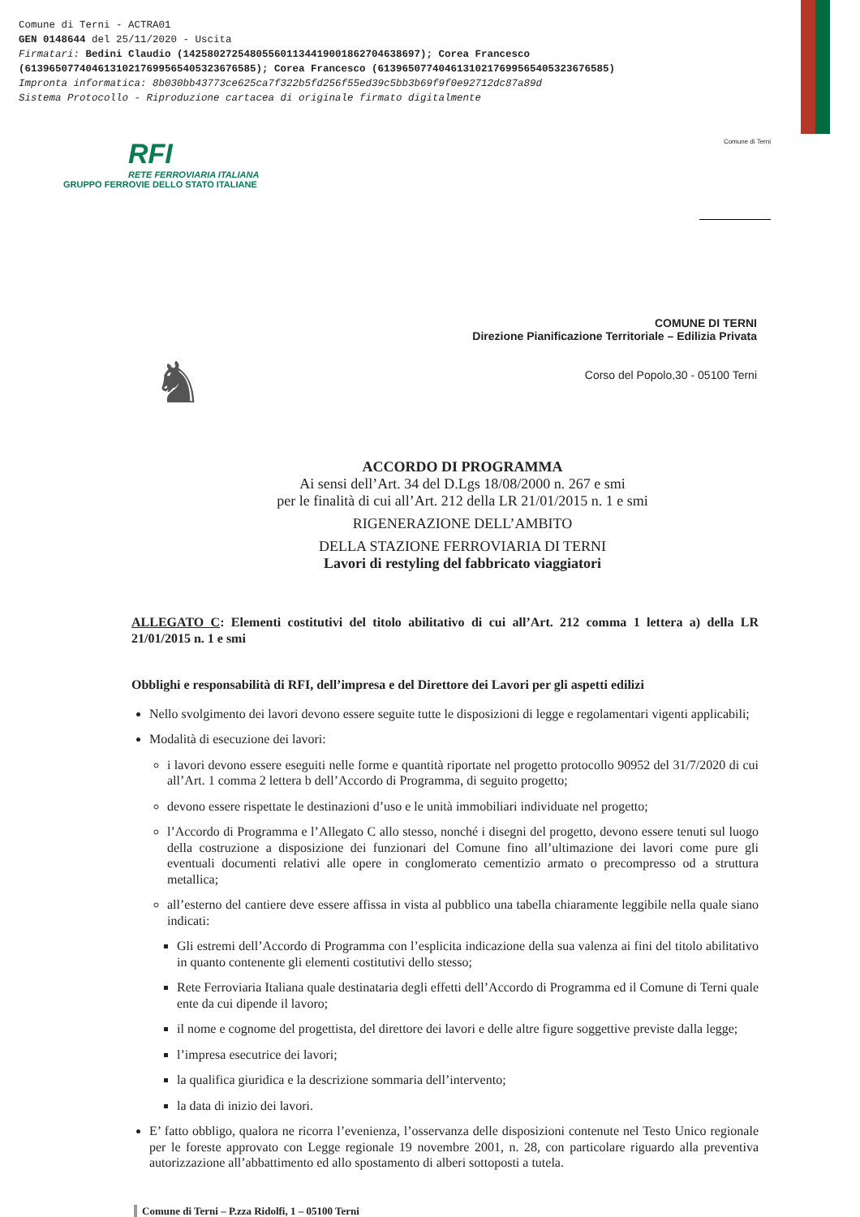Comune di Terni - ACTRA01
GEN 0148644 del 25/11/2020 - Uscita
Firmatari: Bedini Claudio (142580272548055601134419001862704638697); Corea Francesco
(61396507740461310217699565405323676585); Corea Francesco (61396507740461310217699565405323676585)
Impronta informatica: 8b030bb43773ce625ca7f322b5fd256f55ed39c5bb3b69f9f0e92712dc87a89d
Sistema Protocollo - Riproduzione cartacea di originale firmato digitalmente
RFI
RETE FERROVIARIA ITALIANA
GRUPPO FERROVIE DELLO STATO ITALIANE
Comune di Terni
♞
COMUNE DI TERNI
Direzione Pianificazione Territoriale – Edilizia Privata
Corso del Popolo,30 - 05100 Terni
ACCORDO DI PROGRAMMA
Ai sensi dell’Art. 34 del D.Lgs 18/08/2000 n. 267 e smi
per le finalità di cui all’Art. 212 della LR 21/01/2015 n. 1 e smi
RIGENERAZIONE DELL’AMBITO
DELLA STAZIONE FERROVIARIA DI TERNI
Lavori di restyling del fabbricato viaggiatori
ALLEGATO C: Elementi costitutivi del titolo abilitativo di cui all’Art. 212 comma 1 lettera a) della LR 21/01/2015 n. 1 e smi
Obblighi e responsabilità di RFI, dell’impresa e del Direttore dei Lavori per gli aspetti edilizi
Nello svolgimento dei lavori devono essere seguite tutte le disposizioni di legge e regolamentari vigenti applicabili;
Modalità di esecuzione dei lavori:
i lavori devono essere eseguiti nelle forme e quantità riportate nel progetto protocollo 90952 del 31/7/2020 di cui all’Art. 1 comma 2 lettera b dell’Accordo di Programma, di seguito progetto;
devono essere rispettate le destinazioni d’uso e le unità immobiliari individuate nel progetto;
l’Accordo di Programma e l’Allegato C allo stesso, nonché i disegni del progetto, devono essere tenuti sul luogo della costruzione a disposizione dei funzionari del Comune fino all’ultimazione dei lavori come pure gli eventuali documenti relativi alle opere in conglomerato cementizio armato o precompresso od a struttura metallica;
all’esterno del cantiere deve essere affissa in vista al pubblico una tabella chiaramente leggibile nella quale siano indicati:
Gli estremi dell’Accordo di Programma con l’esplicita indicazione della sua valenza ai fini del titolo abilitativo in quanto contenente gli elementi costitutivi dello stesso;
Rete Ferroviaria Italiana quale destinataria degli effetti dell’Accordo di Programma ed il Comune di Terni quale ente da cui dipende il lavoro;
il nome e cognome del progettista, del direttore dei lavori e delle altre figure soggettive previste dalla legge;
l’impresa esecutrice dei lavori;
la qualifica giuridica e la descrizione sommaria dell’intervento;
la data di inizio dei lavori.
E’ fatto obbligo, qualora ne ricorra l’evenienza, l’osservanza delle disposizioni contenute nel Testo Unico regionale per le foreste approvato con Legge regionale 19 novembre 2001, n. 28, con particolare riguardo alla preventiva autorizzazione all’abbattimento ed allo spostamento di alberi sottoposti a tutela.
Comune di Terni – P.zza Ridolfi, 1 – 05100 Terni